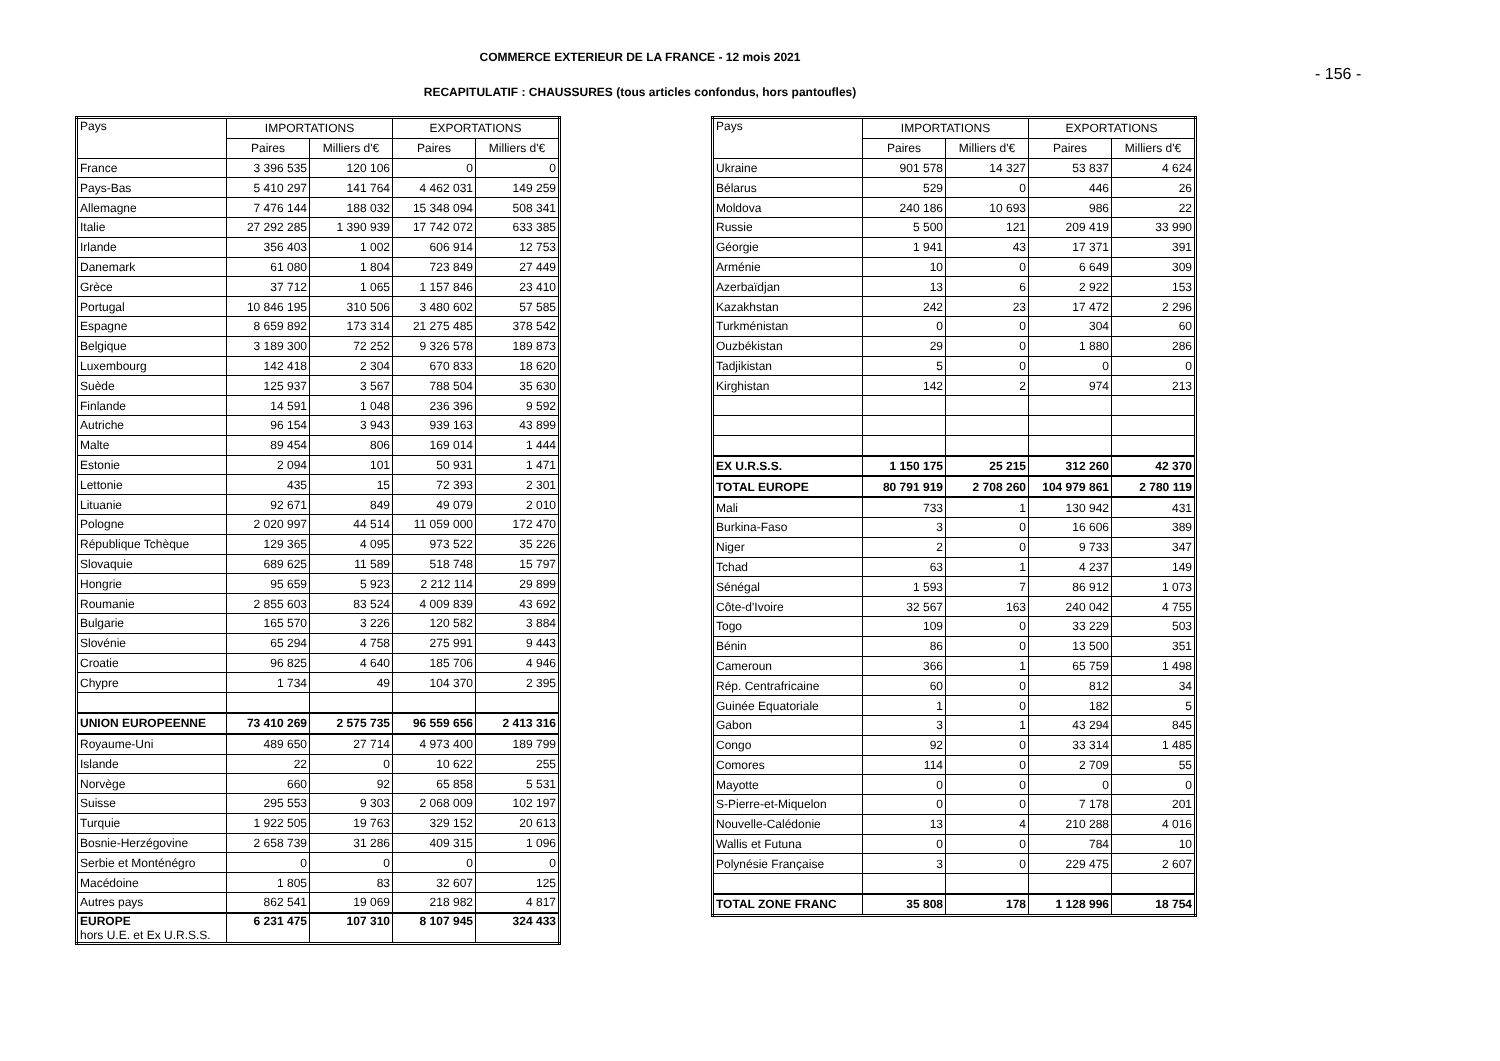COMMERCE EXTERIEUR DE LA FRANCE - 12 mois 2021
- 156 -
RECAPITULATIF : CHAUSSURES (tous articles confondus, hors pantoufles)
| Pays | IMPORTATIONS | | EXPORTATIONS | |
| --- | --- | --- | --- | --- |
| | Paires | Milliers d'€ | Paires | Milliers d'€ |
| France | 3 396 535 | 120 106 | 0 | 0 |
| Pays-Bas | 5 410 297 | 141 764 | 4 462 031 | 149 259 |
| Allemagne | 7 476 144 | 188 032 | 15 348 094 | 508 341 |
| Italie | 27 292 285 | 1 390 939 | 17 742 072 | 633 385 |
| Irlande | 356 403 | 1 002 | 606 914 | 12 753 |
| Danemark | 61 080 | 1 804 | 723 849 | 27 449 |
| Grèce | 37 712 | 1 065 | 1 157 846 | 23 410 |
| Portugal | 10 846 195 | 310 506 | 3 480 602 | 57 585 |
| Espagne | 8 659 892 | 173 314 | 21 275 485 | 378 542 |
| Belgique | 3 189 300 | 72 252 | 9 326 578 | 189 873 |
| Luxembourg | 142 418 | 2 304 | 670 833 | 18 620 |
| Suède | 125 937 | 3 567 | 788 504 | 35 630 |
| Finlande | 14 591 | 1 048 | 236 396 | 9 592 |
| Autriche | 96 154 | 3 943 | 939 163 | 43 899 |
| Malte | 89 454 | 806 | 169 014 | 1 444 |
| Estonie | 2 094 | 101 | 50 931 | 1 471 |
| Lettonie | 435 | 15 | 72 393 | 2 301 |
| Lituanie | 92 671 | 849 | 49 079 | 2 010 |
| Pologne | 2 020 997 | 44 514 | 11 059 000 | 172 470 |
| République Tchèque | 129 365 | 4 095 | 973 522 | 35 226 |
| Slovaquie | 689 625 | 11 589 | 518 748 | 15 797 |
| Hongrie | 95 659 | 5 923 | 2 212 114 | 29 899 |
| Roumanie | 2 855 603 | 83 524 | 4 009 839 | 43 692 |
| Bulgarie | 165 570 | 3 226 | 120 582 | 3 884 |
| Slovénie | 65 294 | 4 758 | 275 991 | 9 443 |
| Croatie | 96 825 | 4 640 | 185 706 | 4 946 |
| Chypre | 1 734 | 49 | 104 370 | 2 395 |
| UNION EUROPEENNE | 73 410 269 | 2 575 735 | 96 559 656 | 2 413 316 |
| Royaume-Uni | 489 650 | 27 714 | 4 973 400 | 189 799 |
| Islande | 22 | 0 | 10 622 | 255 |
| Norvège | 660 | 92 | 65 858 | 5 531 |
| Suisse | 295 553 | 9 303 | 2 068 009 | 102 197 |
| Turquie | 1 922 505 | 19 763 | 329 152 | 20 613 |
| Bosnie-Herzégovine | 2 658 739 | 31 286 | 409 315 | 1 096 |
| Serbie et Monténégro | 0 | 0 | 0 | 0 |
| Macédoine | 1 805 | 83 | 32 607 | 125 |
| Autres pays | 862 541 | 19 069 | 218 982 | 4 817 |
| EUROPE hors U.E. et Ex U.R.S.S. | 6 231 475 | 107 310 | 8 107 945 | 324 433 |
| Pays | IMPORTATIONS | | EXPORTATIONS | |
| --- | --- | --- | --- | --- |
| | Paires | Milliers d'€ | Paires | Milliers d'€ |
| Ukraine | 901 578 | 14 327 | 53 837 | 4 624 |
| Bélarus | 529 | 0 | 446 | 26 |
| Moldova | 240 186 | 10 693 | 986 | 22 |
| Russie | 5 500 | 121 | 209 419 | 33 990 |
| Géorgie | 1 941 | 43 | 17 371 | 391 |
| Arménie | 10 | 0 | 6 649 | 309 |
| Azerbaïdjan | 13 | 6 | 2 922 | 153 |
| Kazakhstan | 242 | 23 | 17 472 | 2 296 |
| Turkménistan | 0 | 0 | 304 | 60 |
| Ouzbékistan | 29 | 0 | 1 880 | 286 |
| Tadjikistan | 5 | 0 | 0 | 0 |
| Kirghistan | 142 | 2 | 974 | 213 |
| EX U.R.S.S. | 1 150 175 | 25 215 | 312 260 | 42 370 |
| TOTAL EUROPE | 80 791 919 | 2 708 260 | 104 979 861 | 2 780 119 |
| Mali | 733 | 1 | 130 942 | 431 |
| Burkina-Faso | 3 | 0 | 16 606 | 389 |
| Niger | 2 | 0 | 9 733 | 347 |
| Tchad | 63 | 1 | 4 237 | 149 |
| Sénégal | 1 593 | 7 | 86 912 | 1 073 |
| Côte-d'Ivoire | 32 567 | 163 | 240 042 | 4 755 |
| Togo | 109 | 0 | 33 229 | 503 |
| Bénin | 86 | 0 | 13 500 | 351 |
| Cameroun | 366 | 1 | 65 759 | 1 498 |
| Rép. Centrafricaine | 60 | 0 | 812 | 34 |
| Guinée Equatoriale | 1 | 0 | 182 | 5 |
| Gabon | 3 | 1 | 43 294 | 845 |
| Congo | 92 | 0 | 33 314 | 1 485 |
| Comores | 114 | 0 | 2 709 | 55 |
| Mayotte | 0 | 0 | 0 | 0 |
| S-Pierre-et-Miquelon | 0 | 0 | 7 178 | 201 |
| Nouvelle-Calédonie | 13 | 4 | 210 288 | 4 016 |
| Wallis et Futuna | 0 | 0 | 784 | 10 |
| Polynésie Française | 3 | 0 | 229 475 | 2 607 |
| TOTAL ZONE FRANC | 35 808 | 178 | 1 128 996 | 18 754 |